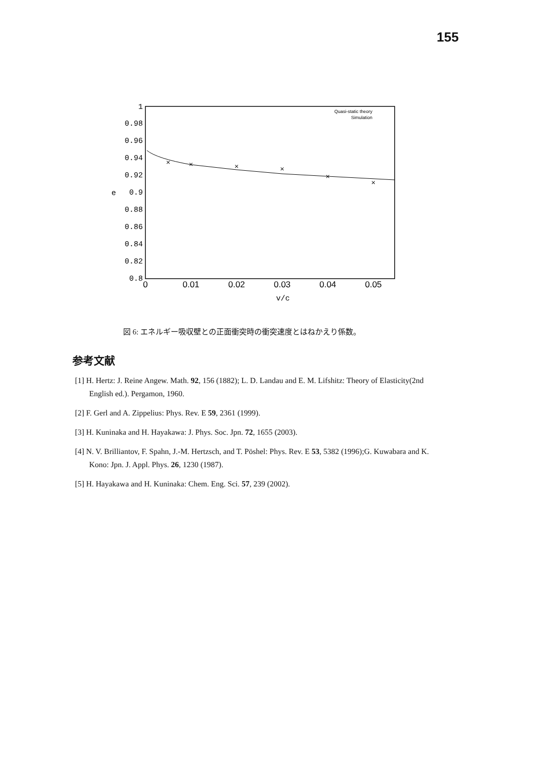155
1
0.98
0.96
0.94
0.92
0.9
0.88
0.86
0.84
0.82
0.8
e
0
0.01
0.02
0.03
0.04
0.05
v/c
Quasi-static theory
Simulation
×
×
×
×
×
×
図 6: エネルギー吸収壁との正面衝突時の衝突速度とはねかえり係数。
参考文献
[1] H. Hertz: J. Reine Angew. Math. 92, 156 (1882); L. D. Landau and E. M. Lifshitz: Theory of Elasticity(2nd English ed.). Pergamon, 1960.
[2] F. Gerl and A. Zippelius: Phys. Rev. E 59, 2361 (1999).
[3] H. Kuninaka and H. Hayakawa: J. Phys. Soc. Jpn. 72, 1655 (2003).
[4] N. V. Brilliantov, F. Spahn, J.-M. Hertzsch, and T. Pöshel: Phys. Rev. E 53, 5382 (1996);G. Kuwabara and K. Kono: Jpn. J. Appl. Phys. 26, 1230 (1987).
[5] H. Hayakawa and H. Kuninaka: Chem. Eng. Sci. 57, 239 (2002).